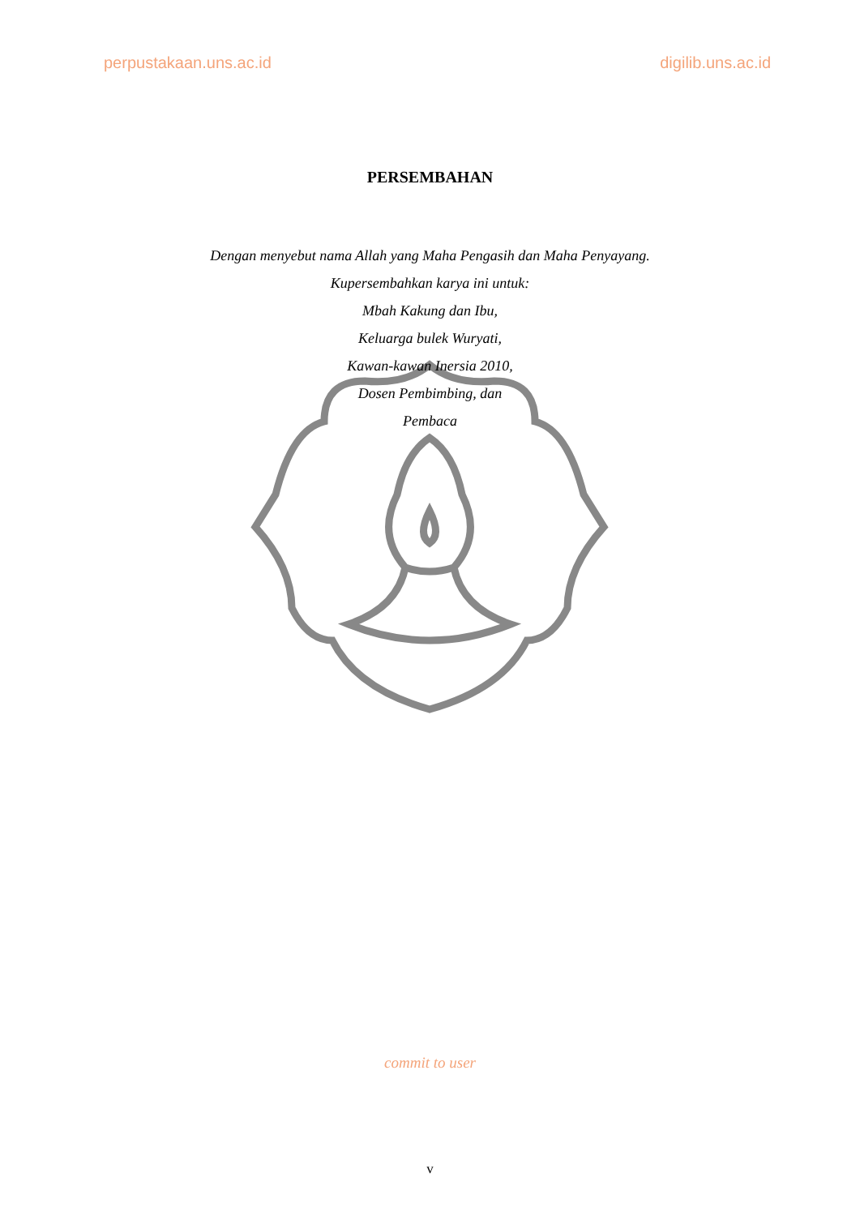perpustakaan.uns.ac.id digilib.uns.ac.id
PERSEMBAHAN
Dengan menyebut nama Allah yang Maha Pengasih dan Maha Penyayang.
Kupersembahkan karya ini untuk:
Mbah Kakung dan Ibu,
Keluarga bulek Wuryati,
Kawan-kawan Inersia 2010,
Dosen Pembimbing, dan
Pembaca
commit to user
v